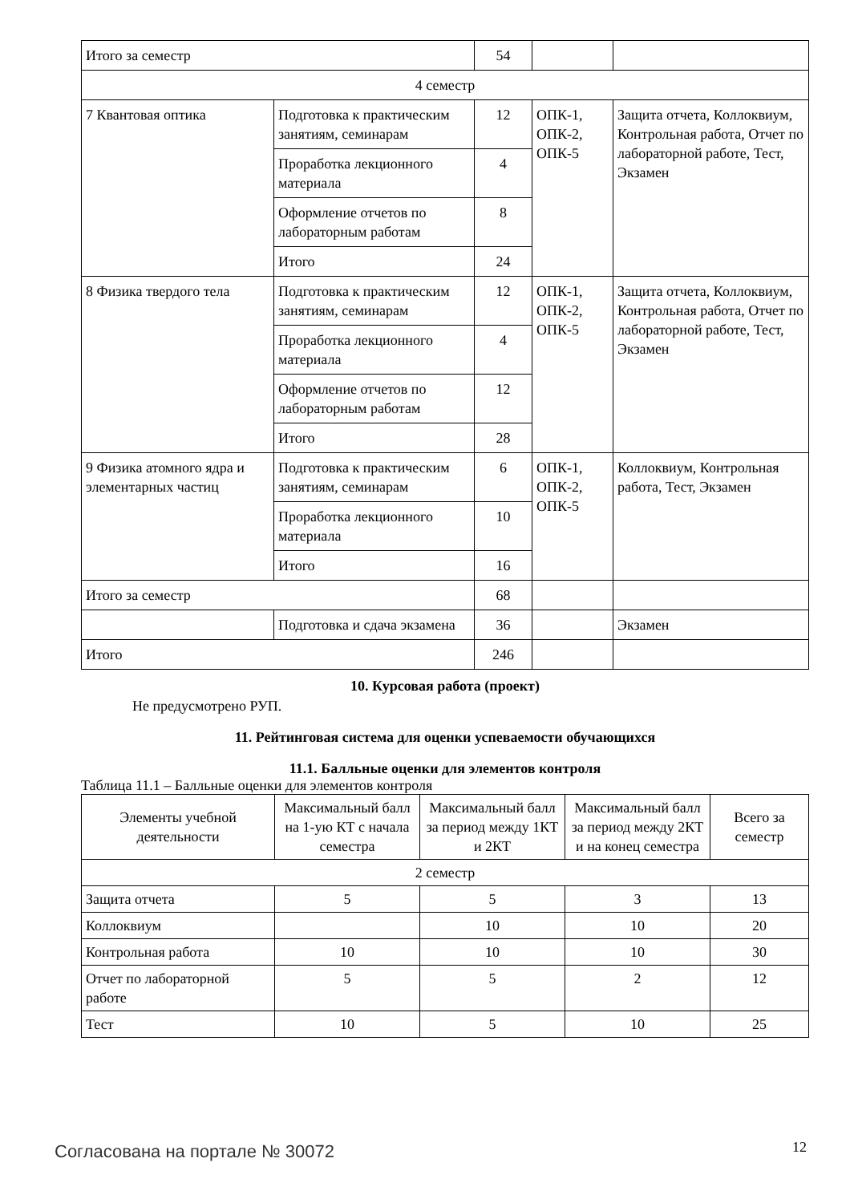| Итого за семестр | | 54 | | |
| 4 семестр | | | | |
| 7 Квантовая оптика | Подготовка к практическим занятиям, семинарам | 12 | ОПК-1, ОПК-2, ОПК-5 | Защита отчета, Коллоквиум, Контрольная работа, Отчет по лабораторной работе, Тест, Экзамен |
| | Проработка лекционного материала | 4 | | |
| | Оформление отчетов по лабораторным работам | 8 | | |
| | Итого | 24 | | |
| 8 Физика твердого тела | Подготовка к практическим занятиям, семинарам | 12 | ОПК-1, ОПК-2, ОПК-5 | Защита отчета, Коллоквиум, Контрольная работа, Отчет по лабораторной работе, Тест, Экзамен |
| | Проработка лекционного материала | 4 | | |
| | Оформление отчетов по лабораторным работам | 12 | | |
| | Итого | 28 | | |
| 9 Физика атомного ядра и элементарных частиц | Подготовка к практическим занятиям, семинарам | 6 | ОПК-1, ОПК-2, ОПК-5 | Коллоквиум, Контрольная работа, Тест, Экзамен |
| | Проработка лекционного материала | 10 | | |
| | Итого | 16 | | |
| Итого за семестр | | 68 | | |
| | Подготовка и сдача экзамена | 36 | | Экзамен |
| Итого | | 246 | | |
10. Курсовая работа (проект)
Не предусмотрено РУП.
11. Рейтинговая система для оценки успеваемости обучающихся
11.1. Балльные оценки для элементов контроля
Таблица 11.1 – Балльные оценки для элементов контроля
| Элементы учебной деятельности | Максимальный балл на 1-ую КТ с начала семестра | Максимальный балл за период между 1КТ и 2КТ | Максимальный балл за период между 2КТ и на конец семестра | Всего за семестр |
| --- | --- | --- | --- | --- |
| 2 семестр | | | | |
| Защита отчета | 5 | 5 | 3 | 13 |
| Коллоквиум | | 10 | 10 | 20 |
| Контрольная работа | 10 | 10 | 10 | 30 |
| Отчет по лабораторной работе | 5 | 5 | 2 | 12 |
| Тест | 10 | 5 | 10 | 25 |
Согласована на портале № 30072 12